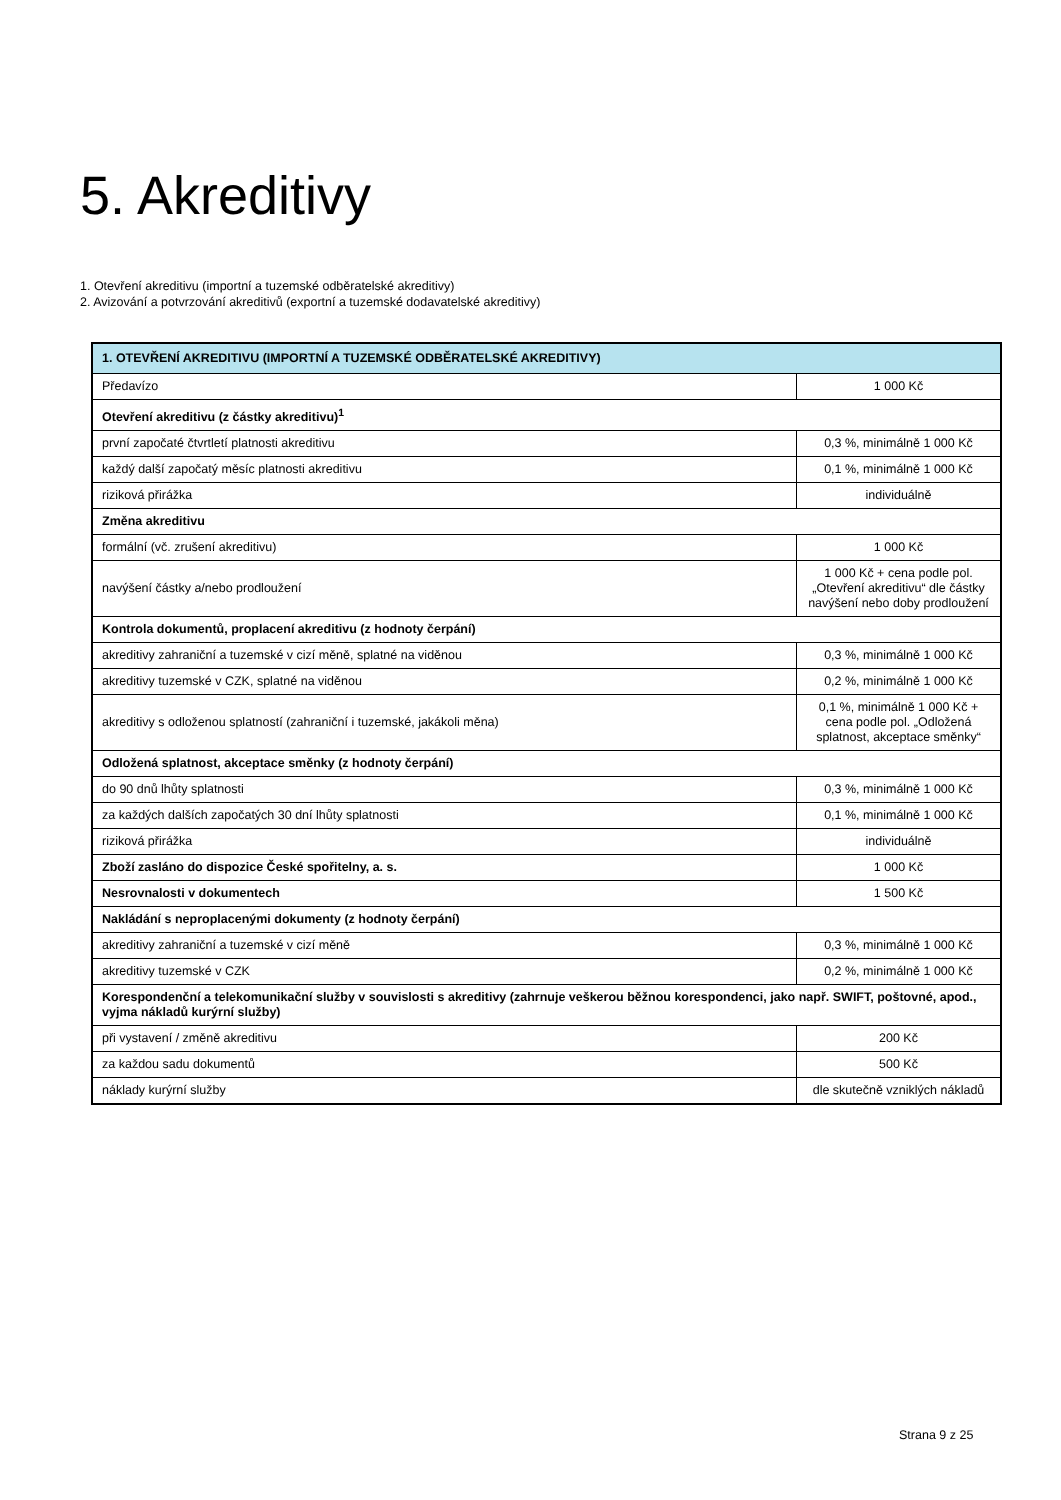5. Akreditivy
1. Otevření akreditivu (importní a tuzemské odběratelské akreditivy)
2. Avizování a potvrzování akreditivů (exportní a tuzemské dodavatelské akreditivy)
| 1. OTEVŘENÍ AKREDITIVU (IMPORTNÍ A TUZEMSKÉ ODBĚRATELSKÉ AKREDITIVY) | |
| --- | --- |
| Předavízo | 1 000 Kč |
| Otevření akreditivu (z částky akreditivu)<sup>1</sup> | |
| první započaté čtvrtletí platnosti akreditivu | 0,3 %, minimálně 1 000 Kč |
| každý další započatý měsíc platnosti akreditivu | 0,1 %, minimálně 1 000 Kč |
| riziková přirážka | individuálně |
| Změna akreditivu | |
| formální (vč. zrušení akreditivu) | 1 000 Kč |
| navýšení částky a/nebo prodloužení | 1 000 Kč + cena podle pol. „Otevření akreditivu“ dle částky navýšení nebo doby prodloužení |
| Kontrola dokumentů, proplacení akreditivu (z hodnoty čerpání) | |
| akreditivy zahraniční a tuzemské v cizí měně, splatné na viděnou | 0,3 %, minimálně 1 000 Kč |
| akreditivy tuzemské v CZK, splatné na viděnou | 0,2 %, minimálně 1 000 Kč |
| akreditivy s odloženou splatností (zahraniční i tuzemské, jakákoli měna) | 0,1 %, minimálně 1 000 Kč + cena podle pol. „Odložená splatnost, akceptace směnky“ |
| Odložená splatnost, akceptace směnky (z hodnoty čerpání) | |
| do 90 dnů lhůty splatnosti | 0,3 %, minimálně 1 000 Kč |
| za každých dalších započatých 30 dní lhůty splatnosti | 0,1 %, minimálně 1 000 Kč |
| riziková přirážka | individuálně |
| Zboží zasláno do dispozice České spořitelny, a. s. | 1 000 Kč |
| Nesrovnalosti v dokumentech | 1 500 Kč |
| Nakládání s neproplacenými dokumenty (z hodnoty čerpání) | |
| akreditivy zahraniční a tuzemské v cizí měně | 0,3 %, minimálně 1 000 Kč |
| akreditivy tuzemské v CZK | 0,2 %, minimálně 1 000 Kč |
| Korespondenční a telekomunikační služby v souvislosti s akreditivy (zahrnuje veškerou běžnou korespondenci, jako např. SWIFT, poštovné, apod., vyjma nákladů kurýrní služby) | |
| při vystavení / změně akreditivu | 200 Kč |
| za každou sadu dokumentů | 500 Kč |
| náklady kurýrní služby | dle skutečně vzniklých nákladů |
Strana 9 z 25